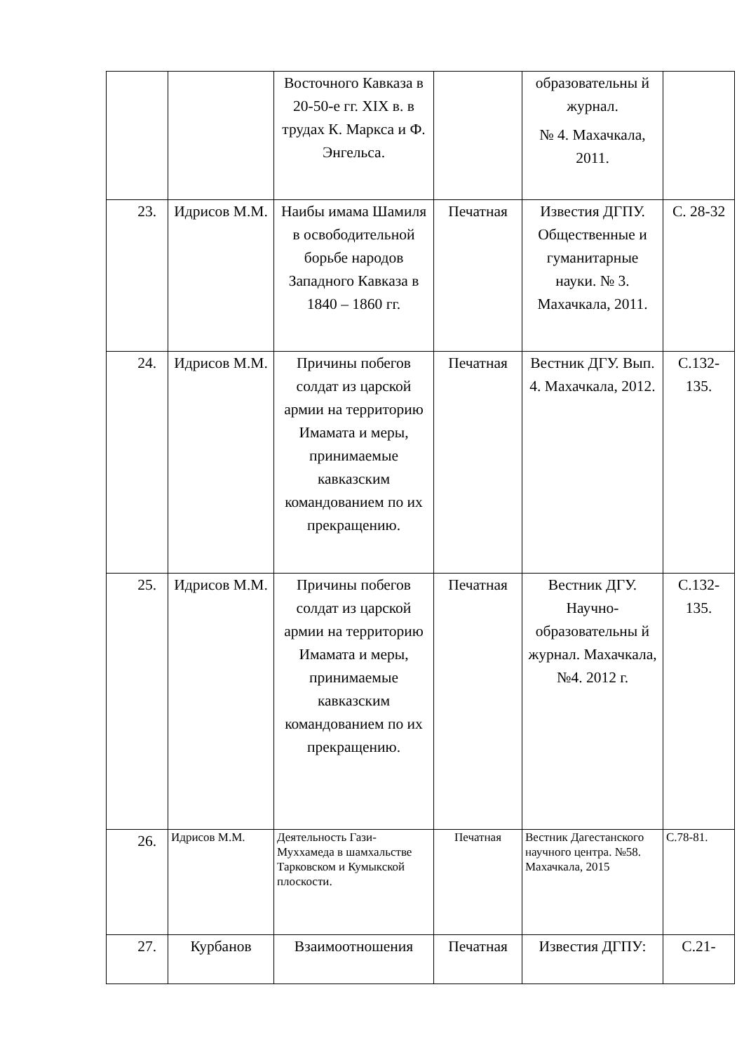| | | Восточного Кавказа в 20-50-е гг. XIX в. в трудах К. Маркса и Ф. Энгельса. | | образовательны й журнал. № 4. Махачкала, 2011. | |
| 23. | Идрисов М.М. | Наибы имама Шамиля в освободительной борьбе народов Западного Кавказа в 1840 – 1860 гг. | Печатная | Известия ДГПУ. Общественные и гуманитарные науки. № 3. Махачкала, 2011. | С. 28-32 |
| 24. | Идрисов М.М. | Причины побегов солдат из царской армии на территорию Имамата и меры, принимаемые кавказским командованием по их прекращению. | Печатная | Вестник ДГУ. Вып. 4. Махачкала, 2012. | С.132-135. |
| 25. | Идрисов М.М. | Причины побегов солдат из царской армии на территорию Имамата и меры, принимаемые кавказским командованием по их прекращению. | Печатная | Вестник ДГУ. Научно-образовательны й журнал. Махачкала, №4. 2012 г. | С.132-135. |
| 26. | Идрисов М.М. | Деятельность Гази-Муххамеда в шамхальстве Тарковском и Кумыкской плоскости. | Печатная | Вестник Дагестанского научного центра. №58. Махачкала, 2015 | С.78-81. |
| 27. | Курбанов | Взаимоотношения | Печатная | Известия ДГПУ: | С.21- |